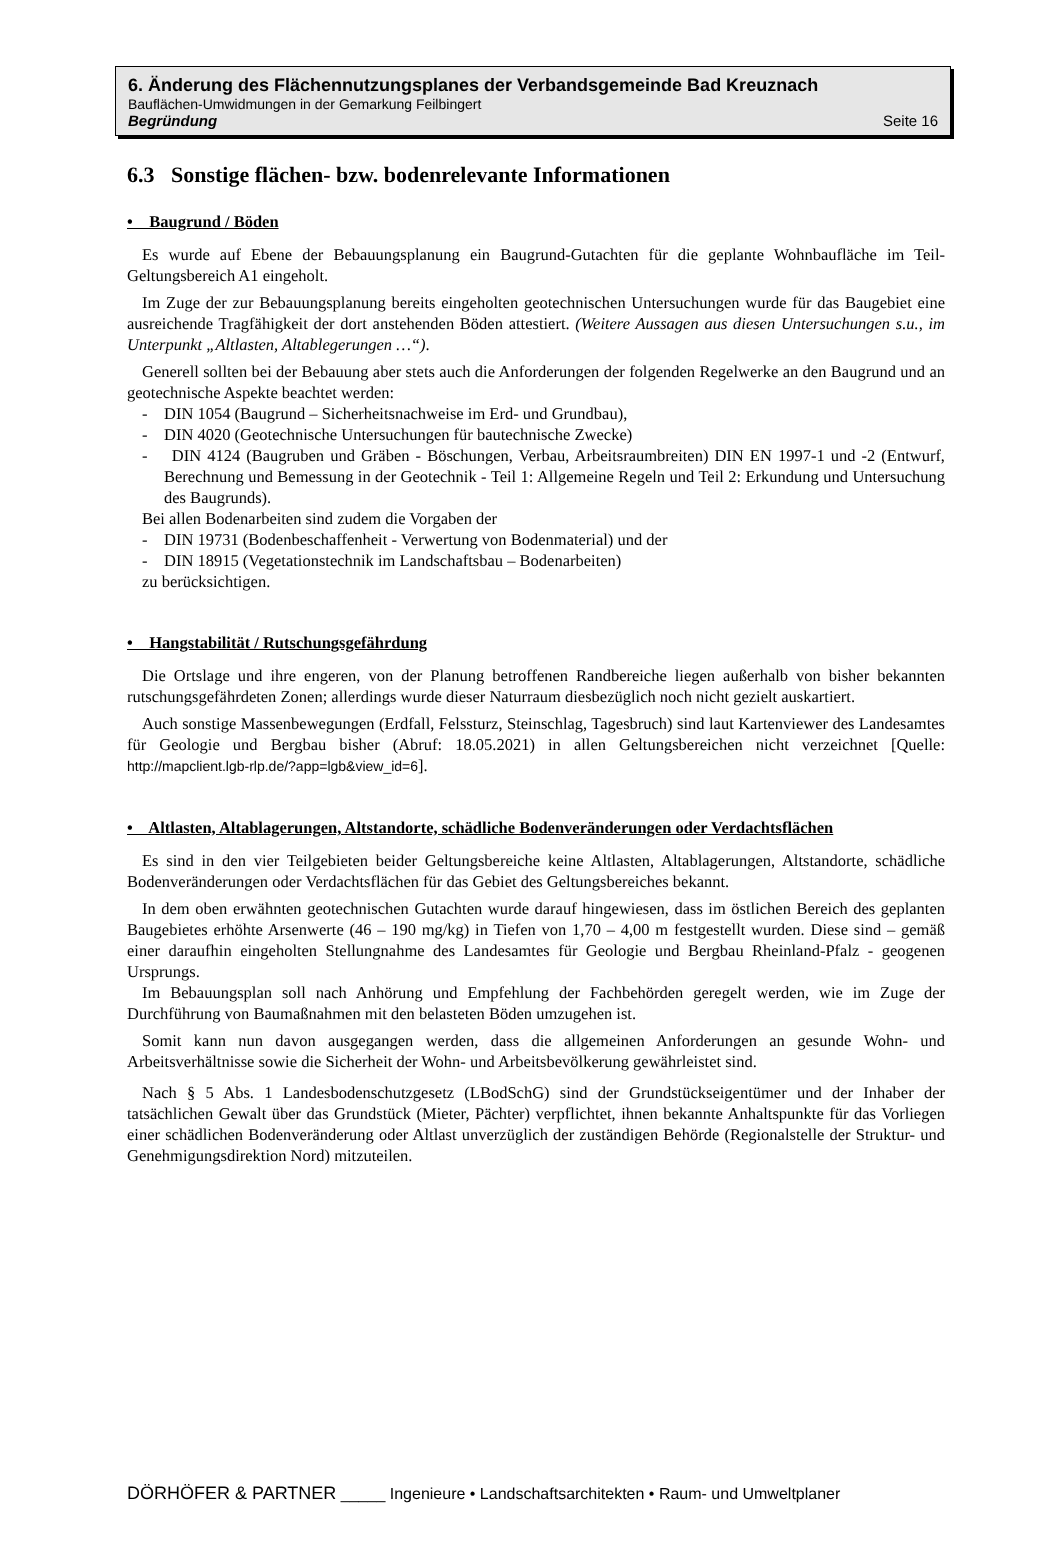6. Änderung des Flächennutzungsplanes der Verbandsgemeinde Bad Kreuznach
Bauflächen-Umwidmungen in der Gemarkung Feilbingert
Begründung Seite 16
6.3 Sonstige flächen- bzw. bodenrelevante Informationen
• Baugrund / Böden
Es wurde auf Ebene der Bebauungsplanung ein Baugrund-Gutachten für die geplante Wohnbaufläche im Teil-Geltungsbereich A1 eingeholt.
Im Zuge der zur Bebauungsplanung bereits eingeholten geotechnischen Untersuchungen wurde für das Baugebiet eine ausreichende Tragfähigkeit der dort anstehenden Böden attestiert. (Weitere Aussagen aus diesen Untersuchungen s.u., im Unterpunkt „Altlasten, Altablegerungen …“).
Generell sollten bei der Bebauung aber stets auch die Anforderungen der folgenden Regelwerke an den Baugrund und an geotechnische Aspekte beachtet werden:
- DIN 1054 (Baugrund – Sicherheitsnachweise im Erd- und Grundbau),
- DIN 4020 (Geotechnische Untersuchungen für bautechnische Zwecke)
- DIN 4124 (Baugruben und Gräben - Böschungen, Verbau, Arbeitsraumbreiten) DIN EN 1997-1 und -2 (Entwurf, Berechnung und Bemessung in der Geotechnik - Teil 1: Allgemeine Regeln und Teil 2: Erkundung und Untersuchung des Baugrunds).
Bei allen Bodenarbeiten sind zudem die Vorgaben der
- DIN 19731 (Bodenbeschaffenheit - Verwertung von Bodenmaterial) und der
- DIN 18915 (Vegetationstechnik im Landschaftsbau – Bodenarbeiten)
zu berücksichtigen.
• Hangstabilität / Rutschungsgefährdung
Die Ortslage und ihre engeren, von der Planung betroffenen Randbereiche liegen außerhalb von bisher bekannten rutschungsgefährdeten Zonen; allerdings wurde dieser Naturraum diesbezüglich noch nicht gezielt auskartiert.
Auch sonstige Massenbewegungen (Erdfall, Felssturz, Steinschlag, Tagesbruch) sind laut Kartenviewer des Landesamtes für Geologie und Bergbau bisher (Abruf: 18.05.2021) in allen Geltungsbereichen nicht verzeichnet [Quelle: http://mapclient.lgb-rlp.de/?app=lgb&view_id=6].
• Altlasten, Altablagerungen, Altstandorte, schädliche Bodenveränderungen oder Verdachtsflächen
Es sind in den vier Teilgebieten beider Geltungsbereiche keine Altlasten, Altablagerungen, Altstandorte, schädliche Bodenveränderungen oder Verdachtsflächen für das Gebiet des Geltungsbereiches bekannt.
In dem oben erwähnten geotechnischen Gutachten wurde darauf hingewiesen, dass im östlichen Bereich des geplanten Baugebietes erhöhte Arsenwerte (46 – 190 mg/kg) in Tiefen von 1,70 – 4,00 m festgestellt wurden. Diese sind – gemäß einer daraufhin eingeholten Stellungnahme des Landesamtes für Geologie und Bergbau Rheinland-Pfalz - geogenen Ursprungs.
Im Bebauungsplan soll nach Anhörung und Empfehlung der Fachbehörden geregelt werden, wie im Zuge der Durchführung von Baumaßnahmen mit den belasteten Böden umzugehen ist.
Somit kann nun davon ausgegangen werden, dass die allgemeinen Anforderungen an gesunde Wohn- und Arbeitsverhältnisse sowie die Sicherheit der Wohn- und Arbeitsbevölkerung gewährleistet sind.
Nach § 5 Abs. 1 Landesbodenschutzgesetz (LBodSchG) sind der Grundstückseigentümer und der Inhaber der tatsächlichen Gewalt über das Grundstück (Mieter, Pächter) verpflichtet, ihnen bekannte Anhaltspunkte für das Vorliegen einer schädlichen Bodenveränderung oder Altlast unverzüglich der zuständigen Behörde (Regionalstelle der Struktur- und Genehmigungsdirektion Nord) mitzuteilen.
DÖRHÖFER & PARTNER _____ Ingenieure • Landschaftsarchitekten • Raum- und Umweltplaner